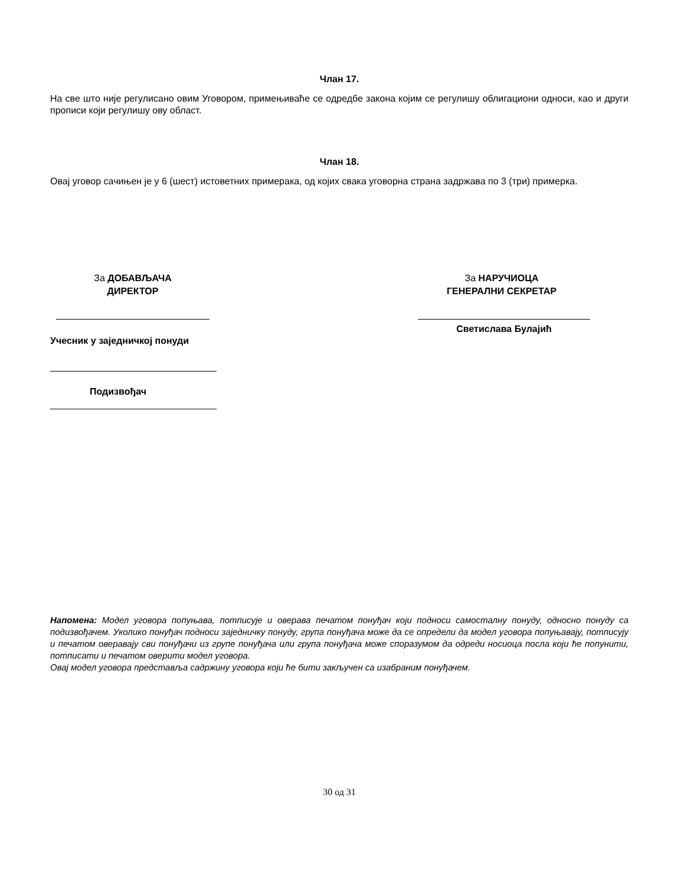Члан 17.
На све што није регулисано овим Уговором, примењиваће се одредбе закона којим се регулишу облигациони односи, као и други прописи који регулишу ову област.
Члан 18.
Овај уговор сачињен је у 6 (шест) истоветних примерака, од којих свака уговорна страна задржава по 3 (три) примерка.
За ДОБАВЉАЧА
ДИРЕКТОР
За НАРУЧИОЦА
ГЕНЕРАЛНИ СЕКРЕТАР
Светислава Булајић
Учесник у заједничкој понуди
Подизвођач
Напомена: Модел уговора попуњава, потписује и оверава печатом понуђач који подноси самосталну понуду, односно понуду са подизвођачем. Уколико понуђач подноси заједничку понуду, група понуђача може да се определи да модел уговора попуњавају, потписују и печатом оверавају сви понуђачи из групе понуђача или група понуђача може споразумом да одреди носиоца посла који ће попунити, потписати и печатом оверити модел уговора.
Овај модел уговора представља садржину уговора који ће бити закључен са изабраним понуђачем.
30 од 31